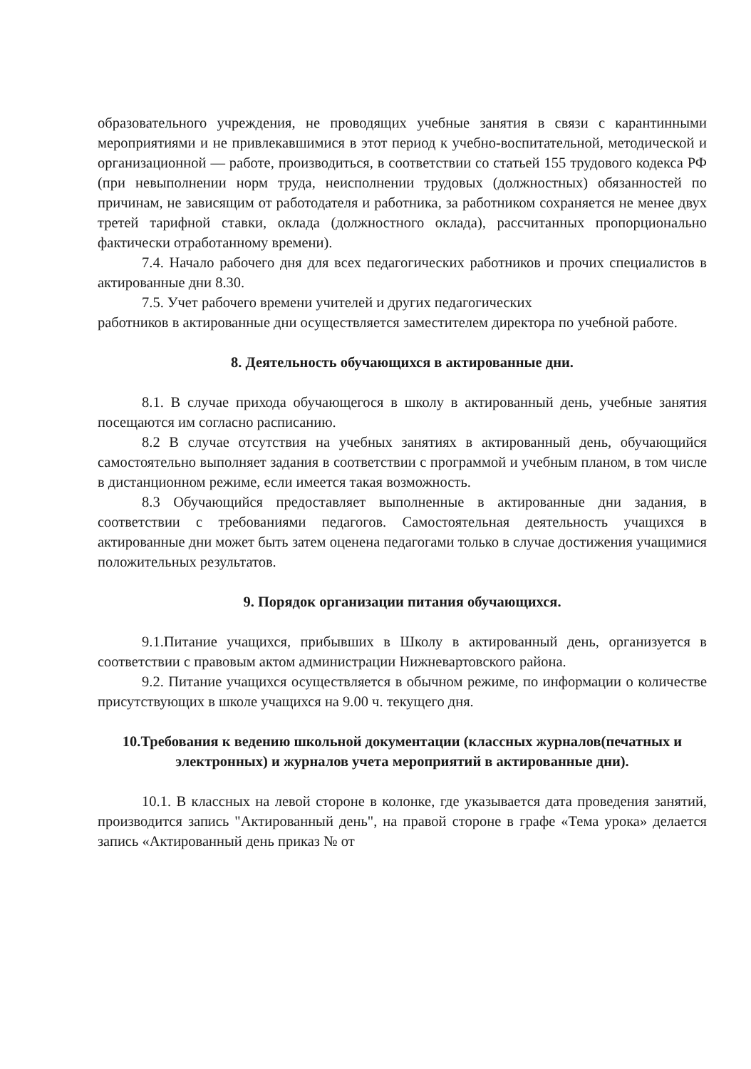образовательного учреждения, не проводящих учебные занятия в связи с карантинными мероприятиями и не привлекавшимися в этот период к учебно-воспитательной, методической и организационной — работе, производиться, в соответствии со статьей 155 трудового кодекса РФ (при невыполнении норм труда, неисполнении трудовых (должностных) обязанностей по причинам, не зависящим от работодателя и работника, за работником сохраняется не менее двух третей тарифной ставки, оклада (должностного оклада), рассчитанных пропорционально фактически отработанному времени).
7.4. Начало рабочего дня для всех педагогических работников и прочих специалистов в актированные дни 8.30.
7.5. Учет рабочего времени учителей и других педагогических
работников в актированные дни осуществляется заместителем директора по учебной работе.
8. Деятельность обучающихся в актированные дни.
8.1. В случае прихода обучающегося в школу в актированный день, учебные занятия посещаются им согласно расписанию.
8.2 В случае отсутствия на учебных занятиях в актированный день, обучающийся самостоятельно выполняет задания в соответствии с программой и учебным планом, в том числе в дистанционном режиме, если имеется такая возможность.
8.3 Обучающийся предоставляет выполненные в актированные дни задания, в соответствии с требованиями педагогов. Самостоятельная деятельность учащихся в актированные дни может быть затем оценена педагогами только в случае достижения учащимися положительных результатов.
9. Порядок организации питания обучающихся.
9.1.Питание учащихся, прибывших в Школу в актированный день, организуется в соответствии с правовым актом администрации Нижневартовского района.
9.2. Питание учащихся осуществляется в обычном режиме, по информации о количестве присутствующих в школе учащихся на 9.00 ч. текущего дня.
10.Требования к ведению школьной документации (классных журналов(печатных и электронных) и журналов учета мероприятий в актированные дни).
10.1. В классных на левой стороне в колонке, где указывается дата проведения занятий, производится запись "Актированный день", на правой стороне в графе «Тема урока» делается запись «Актированный день приказ № от